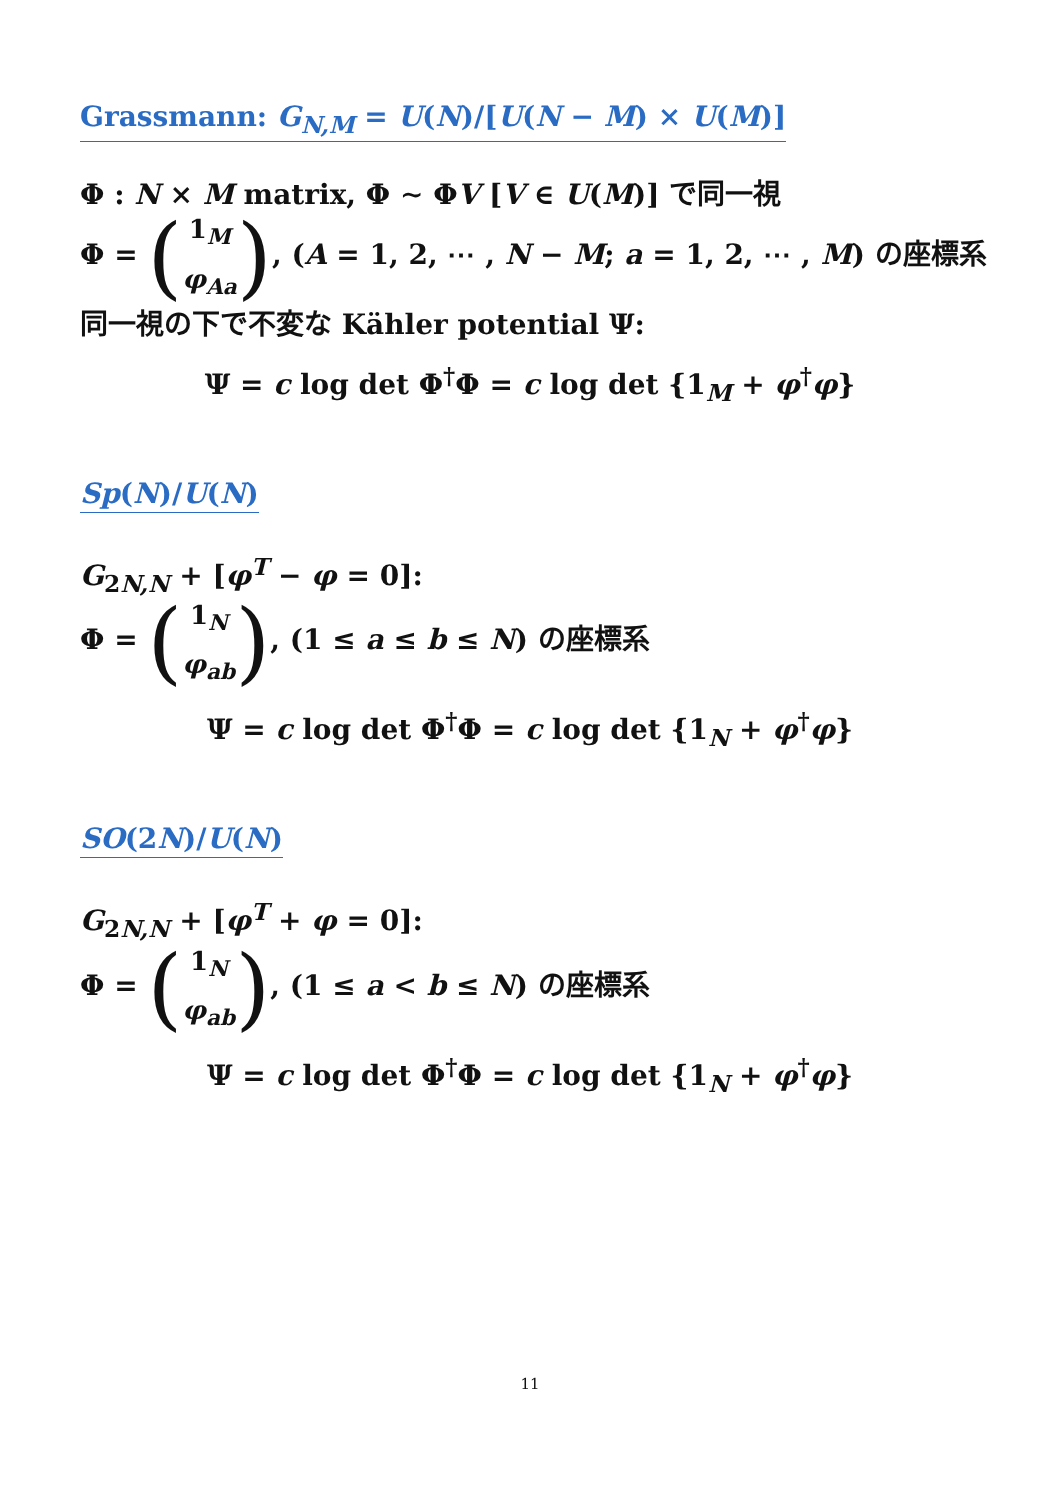Grassmann: G<sub>N,M</sub> = U(N)/[U(N − M) × U(M)]
Φ : N × M matrix, Φ ∼ ΦV [V ∈ U(M)] で同一視
Φ = (1<sub>M</sub>
φ<sub>Aa</sub>), (A = 1, 2, ⋯ , N − M; a = 1, 2, ⋯ , M) の座標系
同一視の下で不変な Kähler potential Ψ:
Ψ = c log det Φ<sup>†</sup>Φ = c log det {1<sub>M</sub> + φ<sup>†</sup>φ}
Sp(N)/U(N)
G<sub>2N,N</sub> + [φ<sup>T</sup> − φ = 0]:
Φ = (1<sub>N</sub>
φ<sub>ab</sub>), (1 ≤ a ≤ b ≤ N) の座標系
Ψ = c log det Φ<sup>†</sup>Φ = c log det {1<sub>N</sub> + φ<sup>†</sup>φ}
SO(2N)/U(N)
G<sub>2N,N</sub> + [φ<sup>T</sup> + φ = 0]:
Φ = (1<sub>N</sub>
φ<sub>ab</sub>), (1 ≤ a < b ≤ N) の座標系
Ψ = c log det Φ<sup>†</sup>Φ = c log det {1<sub>N</sub> + φ<sup>†</sup>φ}
11